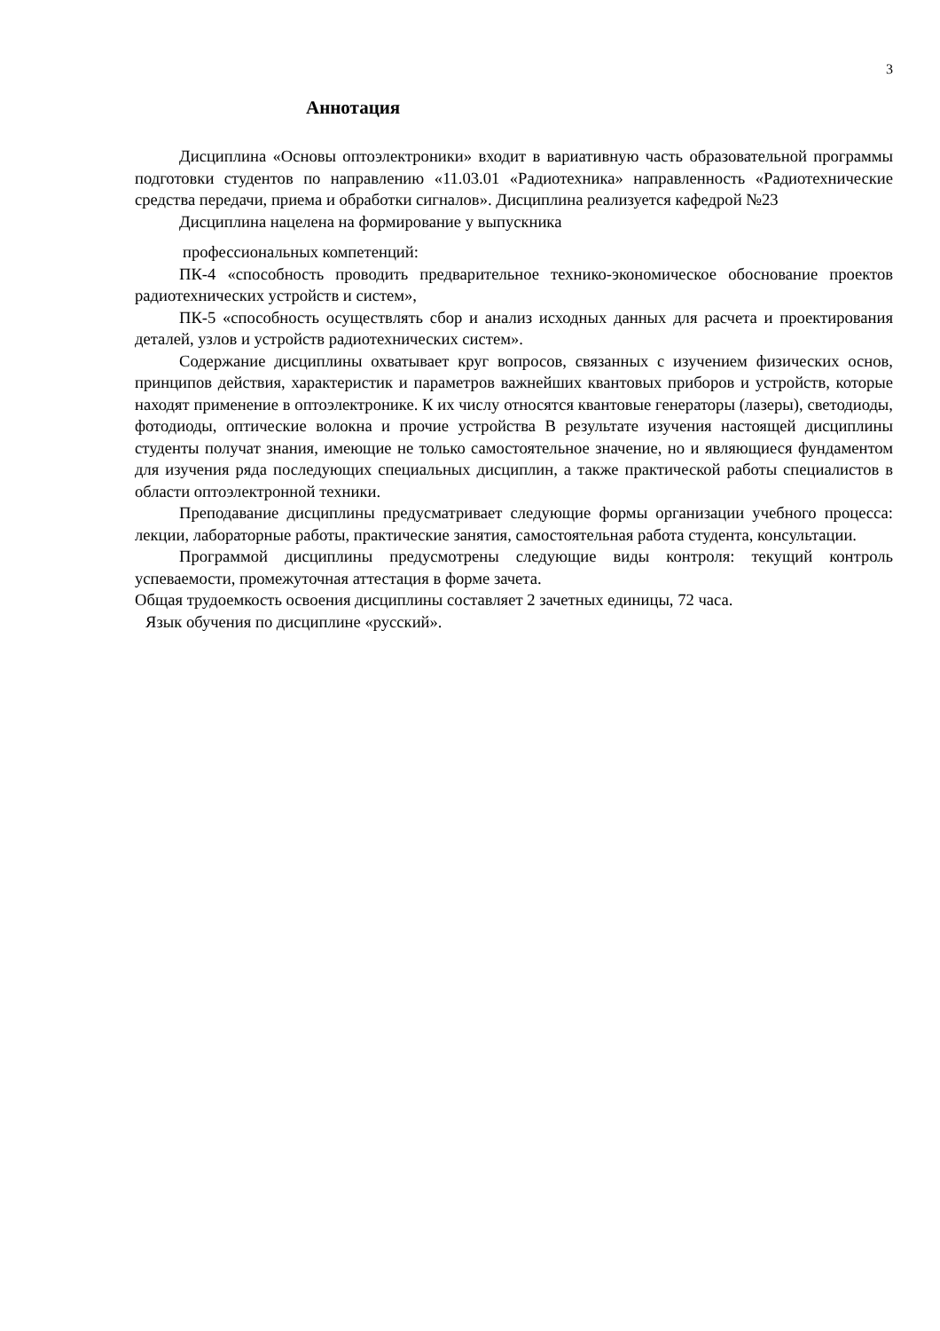3
Аннотация
Дисциплина «Основы оптоэлектроники» входит в вариативную часть образовательной программы подготовки студентов по направлению «11.03.01 «Радиотехника» направленность «Радиотехнические средства передачи, приема и обработки сигналов». Дисциплина реализуется кафедрой №23
Дисциплина нацелена на формирование у выпускника
профессиональных компетенций:
ПК-4 «способность проводить предварительное технико-экономическое обоснование проектов радиотехнических устройств и систем»,
ПК-5 «способность осуществлять сбор и анализ исходных данных для расчета и проектирования деталей, узлов и устройств радиотехнических систем».
Содержание дисциплины охватывает круг вопросов, связанных с изучением физических основ, принципов действия, характеристик и параметров важнейших квантовых приборов и устройств, которые находят применение в оптоэлектронике. К их числу относятся квантовые генераторы (лазеры), светодиоды, фотодиоды, оптические волокна и прочие устройства В результате изучения настоящей дисциплины студенты получат знания, имеющие не только самостоятельное значение, но и являющиеся фундаментом для изучения ряда последующих специальных дисциплин, а также практической работы специалистов в области оптоэлектронной техники.
Преподавание дисциплины предусматривает следующие формы организации учебного процесса: лекции, лабораторные работы, практические занятия, самостоятельная работа студента, консультации.
Программой дисциплины предусмотрены следующие виды контроля: текущий контроль успеваемости, промежуточная аттестация в форме зачета.
Общая трудоемкость освоения дисциплины составляет 2 зачетных единицы, 72 часа.
Язык обучения по дисциплине «русский».